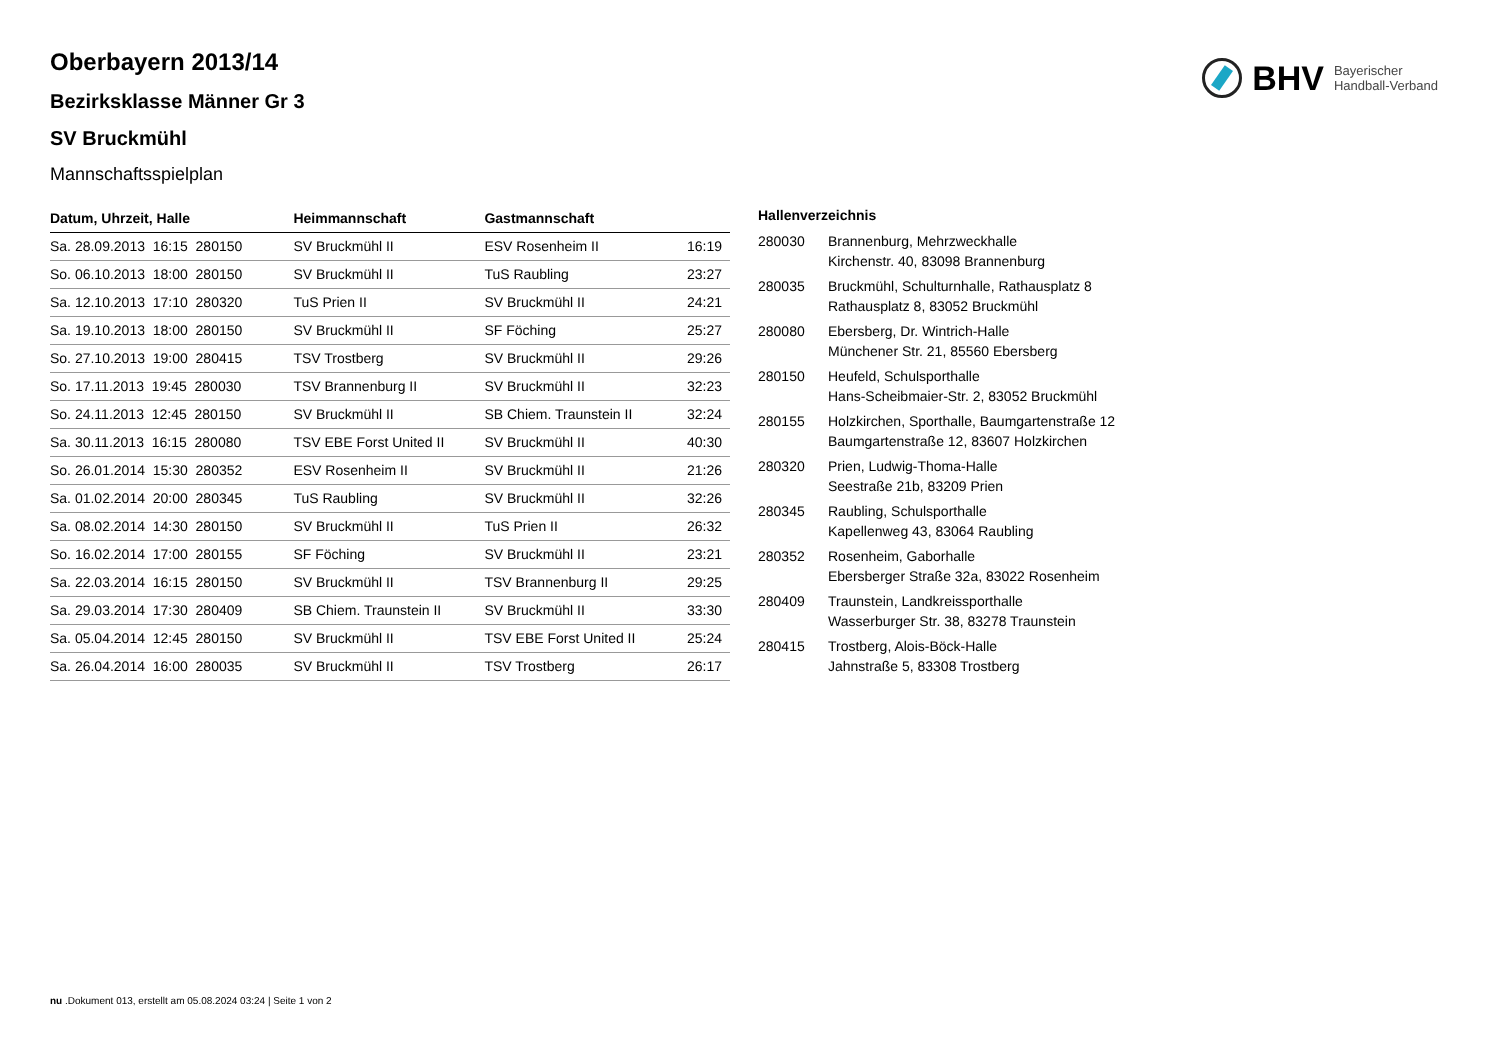BHV Bayerischer
Handball-Verband
Oberbayern 2013/14
Bezirksklasse Männer Gr 3
SV Bruckmühl
Mannschaftsspielplan
| Datum, Uhrzeit, Halle | Heimmannschaft | Gastmannschaft | |
| --- | --- | --- | --- |
| Sa. 28.09.2013 16:15 280150 | SV Bruckmühl II | ESV Rosenheim II | 16:19 |
| So. 06.10.2013 18:00 280150 | SV Bruckmühl II | TuS Raubling | 23:27 |
| Sa. 12.10.2013 17:10 280320 | TuS Prien II | SV Bruckmühl II | 24:21 |
| Sa. 19.10.2013 18:00 280150 | SV Bruckmühl II | SF Föching | 25:27 |
| So. 27.10.2013 19:00 280415 | TSV Trostberg | SV Bruckmühl II | 29:26 |
| So. 17.11.2013 19:45 280030 | TSV Brannenburg II | SV Bruckmühl II | 32:23 |
| So. 24.11.2013 12:45 280150 | SV Bruckmühl II | SB Chiem. Traunstein II | 32:24 |
| Sa. 30.11.2013 16:15 280080 | TSV EBE Forst United II | SV Bruckmühl II | 40:30 |
| So. 26.01.2014 15:30 280352 | ESV Rosenheim II | SV Bruckmühl II | 21:26 |
| Sa. 01.02.2014 20:00 280345 | TuS Raubling | SV Bruckmühl II | 32:26 |
| Sa. 08.02.2014 14:30 280150 | SV Bruckmühl II | TuS Prien II | 26:32 |
| So. 16.02.2014 17:00 280155 | SF Föching | SV Bruckmühl II | 23:21 |
| Sa. 22.03.2014 16:15 280150 | SV Bruckmühl II | TSV Brannenburg II | 29:25 |
| Sa. 29.03.2014 17:30 280409 | SB Chiem. Traunstein II | SV Bruckmühl II | 33:30 |
| Sa. 05.04.2014 12:45 280150 | SV Bruckmühl II | TSV EBE Forst United II | 25:24 |
| Sa. 26.04.2014 16:00 280035 | SV Bruckmühl II | TSV Trostberg | 26:17 |
| Hallenverzeichnis | |
| --- | --- |
| 280030 | Brannenburg, Mehrzweckhalle Kirchenstr. 40, 83098 Brannenburg |
| 280035 | Bruckmühl, Schulturnhalle, Rathausplatz 8 Rathausplatz 8, 83052 Bruckmühl |
| 280080 | Ebersberg, Dr. Wintrich-Halle Münchener Str. 21, 85560 Ebersberg |
| 280150 | Heufeld, Schulsporthalle Hans-Scheibmaier-Str. 2, 83052 Bruckmühl |
| 280155 | Holzkirchen, Sporthalle, Baumgartenstraße 12 Baumgartenstraße 12, 83607 Holzkirchen |
| 280320 | Prien, Ludwig-Thoma-Halle Seestraße 21b, 83209 Prien |
| 280345 | Raubling, Schulsporthalle Kapellenweg 43, 83064 Raubling |
| 280352 | Rosenheim, Gaborhalle Ebersberger Straße 32a, 83022 Rosenheim |
| 280409 | Traunstein, Landkreissporthalle Wasserburger Str. 38, 83278 Traunstein |
| 280415 | Trostberg, Alois-Böck-Halle Jahnstraße 5, 83308 Trostberg |
nu .Dokument 013, erstellt am 05.08.2024 03:24 | Seite 1 von 2